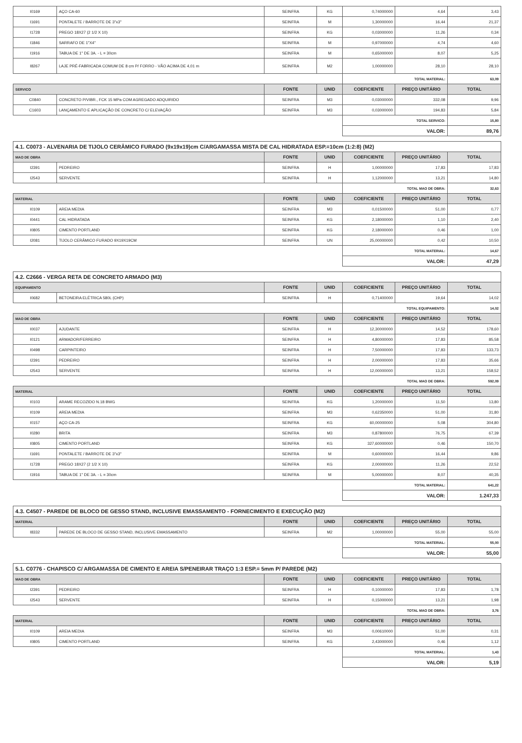| I0169 | AÇO CA-60 | SEINFRA | KG | 0,74000000 | 4,64 | 3,43 |
| I1691 | PONTALETE / BARROTE DE 3"x3" | SEINFRA | M | 1,30000000 | 16,44 | 21,37 |
| I1728 | PREGO 18X27 (2 1/2 X 10) | SEINFRA | KG | 0,03000000 | 11,26 | 0,34 |
| I1846 | SARRAFO DE 1"X4" | SEINFRA | M | 0,97000000 | 4,74 | 4,60 |
| I1916 | TABUA DE 1" DE 3A. - L = 30cm | SEINFRA | M | 0,65000000 | 8,07 | 5,25 |
| I8267 | LAJE PRÉ-FABRICADA COMUM DE 8 cm P/ FORRO - VÃO ACIMA DE 4,01 m | SEINFRA | M2 | 1,00000000 | 28,10 | 28,10 |
| | | | | TOTAL MATERIAL: | | 63,09 |
| SERVICO | | FONTE | UNID | COEFICIENTE | PREÇO UNITÁRIO | TOTAL |
| C0840 | CONCRETO P/VIBR., FCK 15 MPa COM AGREGADO ADQUIRIDO | SEINFRA | M3 | 0,03000000 | 332,08 | 9,96 |
| C1603 | LANÇAMENTO E APLICAÇÃO DE CONCRETO C/ ELEVAÇÃO | SEINFRA | M3 | 0,03000000 | 194,83 | 5,84 |
| | | | | TOTAL SERVICO: | | 15,80 |
| | | | | VALOR: | | 89,76 |
| 4.1. C0073 - ALVENARIA DE TIJOLO CERÂMICO FURADO (9x19x19)cm C/ARGAMASSA MISTA DE CAL HIDRATADA ESP.=10cm (1:2:8) (M2) | | | | | | |
| MAO DE OBRA | | FONTE | UNID | COEFICIENTE | PREÇO UNITÁRIO | TOTAL |
| I2391 | PEDREIRO | SEINFRA | H | 1,00000000 | 17,83 | 17,83 |
| I2543 | SERVENTE | SEINFRA | H | 1,12000000 | 13,21 | 14,80 |
| | | | | TOTAL MAO DE OBRA: | | 32,63 |
| MATERIAL | | FONTE | UNID | COEFICIENTE | PREÇO UNITÁRIO | TOTAL |
| I0109 | AREIA MEDIA | SEINFRA | M3 | 0,01500000 | 51,00 | 0,77 |
| I0441 | CAL HIDRATADA | SEINFRA | KG | 2,18000000 | 1,10 | 2,40 |
| I0805 | CIMENTO PORTLAND | SEINFRA | KG | 2,18000000 | 0,46 | 1,00 |
| I2081 | TIJOLO CERÂMICO FURADO 9X19X19CM | SEINFRA | UN | 25,00000000 | 0,42 | 10,50 |
| | | | | TOTAL MATERIAL: | | 14,67 |
| | | | | VALOR: | | 47,29 |
| 4.2. C2666 - VERGA RETA DE CONCRETO ARMADO (M3) | | | | | | |
| EQUIPAMENTO | | FONTE | UNID | COEFICIENTE | PREÇO UNITÁRIO | TOTAL |
| I0682 | BETONEIRA ELÉTRICA 580L (CHP) | SEINFRA | H | 0,71400000 | 19,64 | 14,02 |
| | | | | TOTAL EQUIPAMENTO: | | 14,02 |
| MAO DE OBRA | | FONTE | UNID | COEFICIENTE | PREÇO UNITÁRIO | TOTAL |
| I0037 | AJUDANTE | SEINFRA | H | 12,30000000 | 14,52 | 178,60 |
| I0121 | ARMADOR/FERREIRO | SEINFRA | H | 4,80000000 | 17,83 | 85,58 |
| I0498 | CARPINTEIRO | SEINFRA | H | 7,50000000 | 17,83 | 133,73 |
| I2391 | PEDREIRO | SEINFRA | H | 2,00000000 | 17,83 | 35,66 |
| I2543 | SERVENTE | SEINFRA | H | 12,00000000 | 13,21 | 158,52 |
| | | | | TOTAL MAO DE OBRA: | | 592,09 |
| MATERIAL | | FONTE | UNID | COEFICIENTE | PREÇO UNITÁRIO | TOTAL |
| I0103 | ARAME RECOZIDO N.18 BWG | SEINFRA | KG | 1,20000000 | 11,50 | 13,80 |
| I0109 | AREIA MEDIA | SEINFRA | M3 | 0,62350000 | 51,00 | 31,80 |
| I0157 | AÇO CA-25 | SEINFRA | KG | 60,00000000 | 5,08 | 304,80 |
| I0280 | BRITA | SEINFRA | M3 | 0,87800000 | 76,75 | 67,39 |
| I0805 | CIMENTO PORTLAND | SEINFRA | KG | 327,60000000 | 0,46 | 150,70 |
| I1691 | PONTALETE / BARROTE DE 3"x3" | SEINFRA | M | 0,60000000 | 16,44 | 9,86 |
| I1728 | PREGO 18X27 (2 1/2 X 10) | SEINFRA | KG | 2,00000000 | 11,26 | 22,52 |
| I1916 | TABUA DE 1" DE 3A. - L = 30cm | SEINFRA | M | 5,00000000 | 8,07 | 40,35 |
| | | | | TOTAL MATERIAL: | | 641,22 |
| | | | | VALOR: | | 1.247,33 |
| 4.3. C4507 - PAREDE DE BLOCO DE GESSO STAND, INCLUSIVE EMASSAMENTO - FORNECIMENTO E EXECUÇÃO (M2) | | | | | | |
| MATERIAL | | FONTE | UNID | COEFICIENTE | PREÇO UNITÁRIO | TOTAL |
| I8332 | PAREDE DE BLOCO DE GESSO STAND, INCLUSIVE EMASSAMENTO | SEINFRA | M2 | 1,00000000 | 55,00 | 55,00 |
| | | | | TOTAL MATERIAL: | | 55,00 |
| | | | | VALOR: | | 55,00 |
| 5.1. C0776 - CHAPISCO C/ ARGAMASSA DE CIMENTO E AREIA S/PENEIRAR TRAÇO 1:3 ESP.= 5mm P/ PAREDE (M2) | | | | | | |
| MAO DE OBRA | | FONTE | UNID | COEFICIENTE | PREÇO UNITÁRIO | TOTAL |
| I2391 | PEDREIRO | SEINFRA | H | 0,10000000 | 17,83 | 1,78 |
| I2543 | SERVENTE | SEINFRA | H | 0,15000000 | 13,21 | 1,98 |
| | | | | TOTAL MAO DE OBRA: | | 3,76 |
| MATERIAL | | FONTE | UNID | COEFICIENTE | PREÇO UNITÁRIO | TOTAL |
| I0109 | AREIA MEDIA | SEINFRA | M3 | 0,00610000 | 51,00 | 0,31 |
| I0805 | CIMENTO PORTLAND | SEINFRA | KG | 2,43000000 | 0,46 | 1,12 |
| | | | | TOTAL MATERIAL: | | 1,43 |
| | | | | VALOR: | | 5,19 |